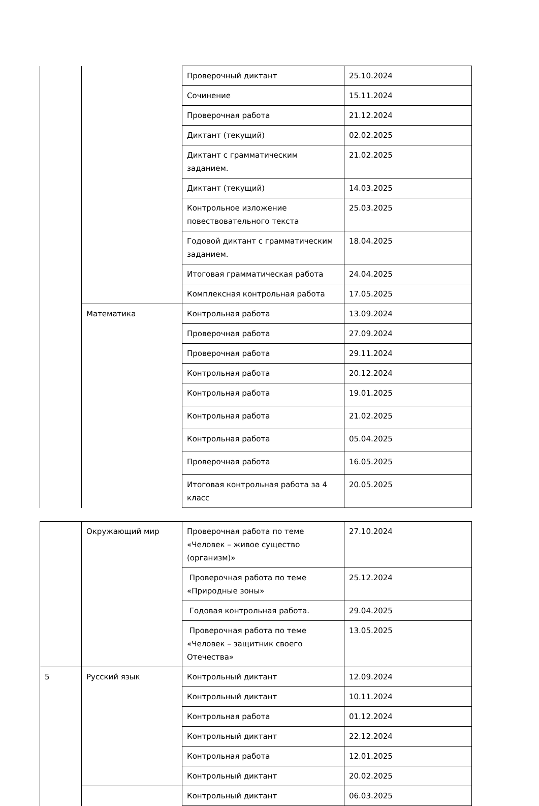| | | Проверочный диктант | 25.10.2024 |
| | | Сочинение | 15.11.2024 |
| | | Проверочная работа | 21.12.2024 |
| | | Диктант (текущий) | 02.02.2025 |
| | | Диктант с грамматическим заданием. | 21.02.2025 |
| | | Диктант (текущий) | 14.03.2025 |
| | | Контрольное изложение повествовательного текста | 25.03.2025 |
| | | Годовой диктант с грамматическим заданием. | 18.04.2025 |
| | | Итоговая грамматическая работа | 24.04.2025 |
| | | Комплексная контрольная работа | 17.05.2025 |
| | Математика | Контрольная работа | 13.09.2024 |
| | | Проверочная работа | 27.09.2024 |
| | | Проверочная работа | 29.11.2024 |
| | | Контрольная работа | 20.12.2024 |
| | | Контрольная работа | 19.01.2025 |
| | | Контрольная работа | 21.02.2025 |
| | | Контрольная работа | 05.04.2025 |
| | | Проверочная работа | 16.05.2025 |
| | | Итоговая контрольная работа за 4 класс | 20.05.2025 |
| | Окружающий мир | Проверочная работа по теме «Человек – живое существо (организм)» | 27.10.2024 |
| | | Проверочная работа по теме «Природные зоны» | 25.12.2024 |
| | | Годовая контрольная работа. | 29.04.2025 |
| | | Проверочная работа по теме «Человек – защитник своего Отечества» | 13.05.2025 |
| 5 | Русский язык | Контрольный диктант | 12.09.2024 |
| | | Контрольный диктант | 10.11.2024 |
| | | Контрольная работа | 01.12.2024 |
| | | Контрольный диктант | 22.12.2024 |
| | | Контрольная работа | 12.01.2025 |
| | | Контрольный диктант | 20.02.2025 |
| | | Контрольный диктант | 06.03.2025 |